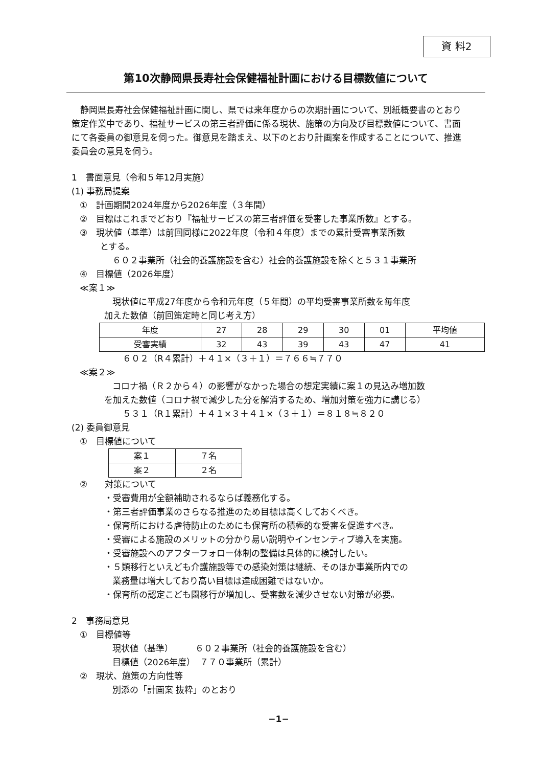資 料2
第10次静岡県長寿社会保健福祉計画における目標数値について
静岡県長寿社会保健福祉計画に関し、県では来年度からの次期計画について、別紙概要書のとおり策定作業中であり、福祉サービスの第三者評価に係る現状、施策の方向及び目標数値について、書面にて各委員の御意見を伺った。御意見を踏まえ、以下のとおり計画案を作成することについて、推進委員会の意見を伺う。
1　書面意見（令和５年12月実施）
(1) 事務局提案
①　計画期間2024年度から2026年度（３年間）
②　目標はこれまでどおり『福祉サービスの第三者評価を受審した事業所数』とする。
③　現状値（基準）は前回同様に2022年度（令和４年度）までの累計受審事業所数
とする。
６０２事業所（社会的養護施設を含む）社会的養護施設を除くと５３１事業所
④　目標値（2026年度）
≪案１≫
現状値に平成27年度から令和元年度（５年間）の平均受審事業所数を毎年度
加えた数値（前回策定時と同じ考え方）
| 年度 | 27 | 28 | 29 | 30 | 01 | 平均値 |
| 受審実績 | 32 | 43 | 39 | 43 | 47 | 41 |
６０２（R４累計）＋４１×（３＋１）＝７６６≒７７０
≪案２≫
コロナ禍（Ｒ２から４）の影響がなかった場合の想定実績に案１の見込み増加数
を加えた数値（コロナ禍で減少した分を解消するため、増加対策を強力に講じる）
５３１（R１累計）＋４１×３＋４１×（３＋１）＝８１８≒８２０
(2) 委員御意見
①　目標値について
| 案１ | ７名 |
| 案２ | ２名 |
②　　対策について
・受審費用が全額補助されるならば義務化する。
・第三者評価事業のさらなる推進のため目標は高くしておくべき。
・保育所における虐待防止のためにも保育所の積極的な受審を促進すべき。
・受審による施設のメリットの分かり易い説明やインセンティブ導入を実施。
・受審施設へのアフターフォロー体制の整備は具体的に検討したい。
・５類移行といえども介護施設等での感染対策は継続、そのほか事業所内での
業務量は増大しており高い目標は達成困難ではないか。
・保育所の認定こども園移行が増加し、受審数を減少させない対策が必要。
2　事務局意見
①　目標値等
現状値（基準）　　　６０２事業所（社会的養護施設を含む）
目標値（2026年度）　７７０事業所（累計）
②　現状、施策の方向性等
別添の「計画案 抜粋」のとおり
−1−